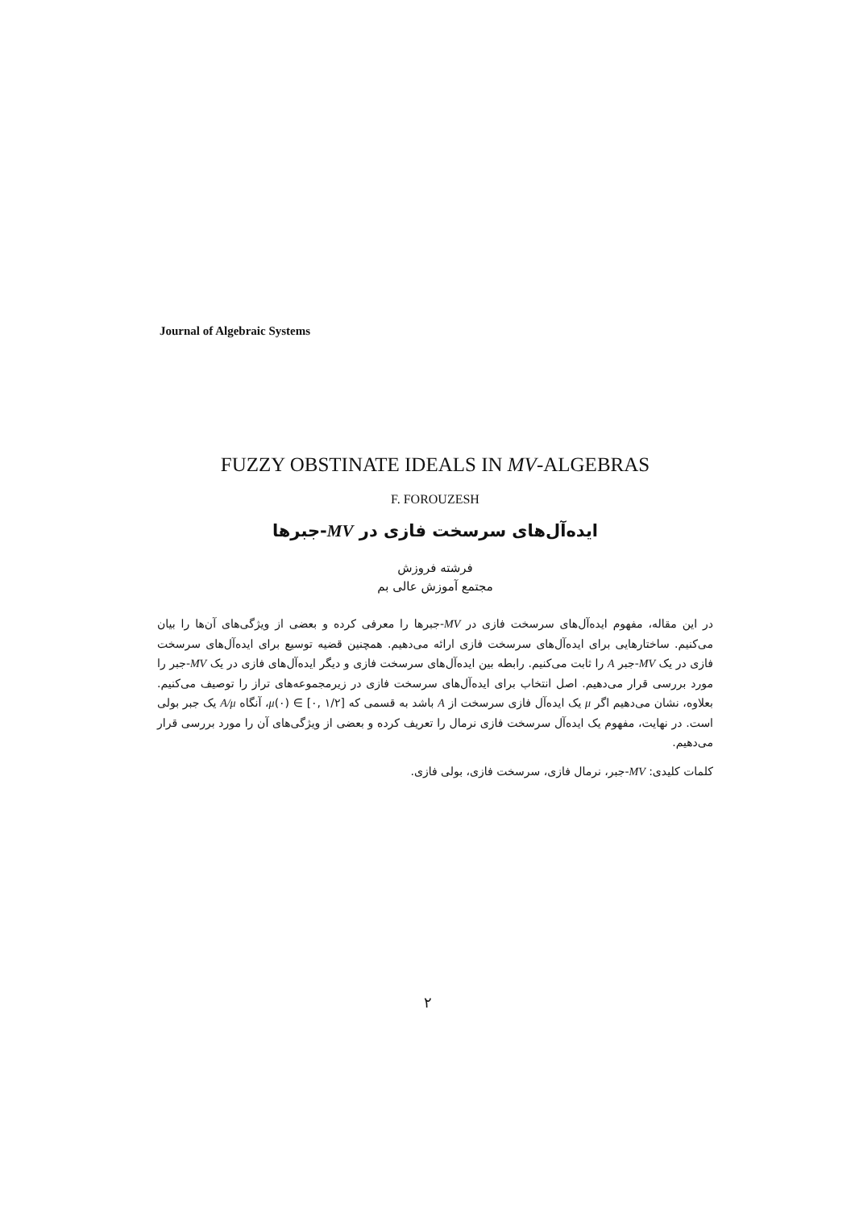Journal of Algebraic Systems
FUZZY OBSTINATE IDEALS IN MV-ALGEBRAS
F. FOROUZESH
ایده‌آل‌های سرسخت فازی در MV-جبرها
فرشته فروزش
مجتمع آموزش عالی بم
در این مقاله، مفهوم ایده‌آل‌های سرسخت فازی در MV-جبرها را معرفی کرده و بعضی از ویژگی‌های آن‌ها را بیان می‌کنیم. ساختارهایی برای ایده‌آل‌های سرسخت فازی ارائه می‌دهیم. همچنین قضیه توسیع برای ایده‌آل‌های سرسخت فازی در یک MV-جبر A را ثابت می‌کنیم. رابطه بین ایده‌آل‌های سرسخت فازی و دیگر ایده‌آل‌های فازی در یک MV-جبر را مورد بررسی قرار می‌دهیم. اصل انتخاب برای ایده‌آل‌های سرسخت فازی در زیرمجموعه‌های تراز را توصیف می‌کنیم. بعلاوه، نشان می‌دهیم اگر μ یک ایده‌آل فازی سرسخت از A باشد به قسمی که μ(۰) ∈ [۰, ۱/۲]، آنگاه A/μ یک جبر بولی است. در نهایت، مفهوم یک ایده‌آل سرسخت فازی نرمال را تعریف کرده و بعضی از ویژگی‌های آن را مورد بررسی قرار می‌دهیم.
کلمات کلیدی: MV-جبر، نرمال فازی، سرسخت فازی، بولی فازی.
۲